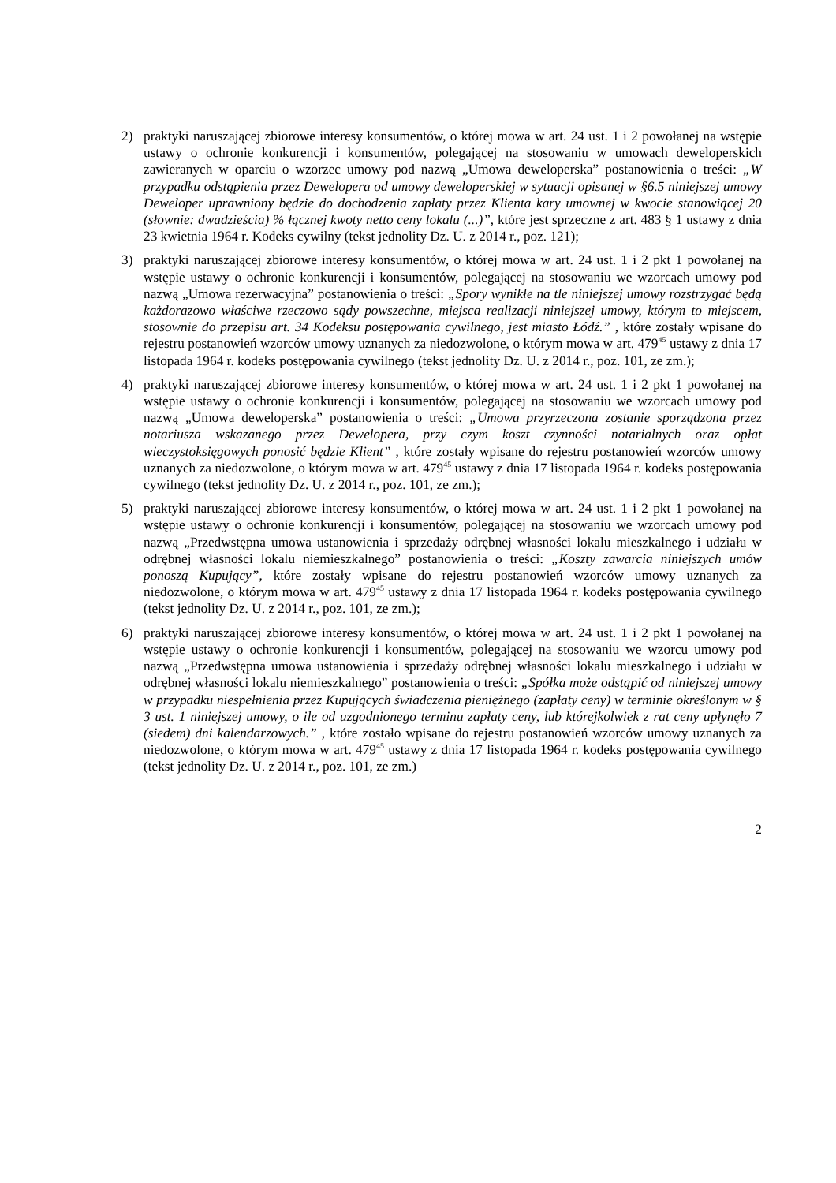2) praktyki naruszającej zbiorowe interesy konsumentów, o której mowa w art. 24 ust. 1 i 2 powołanej na wstępie ustawy o ochronie konkurencji i konsumentów, polegającej na stosowaniu w umowach deweloperskich zawieranych w oparciu o wzorzec umowy pod nazwą „Umowa deweloperska” postanowienia o treści: „W przypadku odstąpienia przez Dewelopera od umowy deweloperskiej w sytuacji opisanej w §6.5 niniejszej umowy Deweloper uprawniony będzie do dochodzenia zapłaty przez Klienta kary umownej w kwocie stanowiącej 20 (słownie: dwadzieścia) % łącznej kwoty netto ceny lokalu (...)”, które jest sprzeczne z art. 483 § 1 ustawy z dnia 23 kwietnia 1964 r. Kodeks cywilny (tekst jednolity Dz. U. z 2014 r., poz. 121);
3) praktyki naruszającej zbiorowe interesy konsumentów, o której mowa w art. 24 ust. 1 i 2 pkt 1 powołanej na wstępie ustawy o ochronie konkurencji i konsumentów, polegającej na stosowaniu we wzorcach umowy pod nazwą „Umowa rezerwacyjna” postanowienia o treści: „Spory wynikłe na tle niniejszej umowy rozstrzygać będą każdorazowo właściwe rzeczowo sądy powszechne, miejsca realizacji niniejszej umowy, którym to miejscem, stosownie do przepisu art. 34 Kodeksu postępowania cywilnego, jest miasto Łódź.” , które zostały wpisane do rejestru postanowień wzorców umowy uznanych za niedozwolone, o którym mowa w art. 479<sup>45</sup> ustawy z dnia 17 listopada 1964 r. kodeks postępowania cywilnego (tekst jednolity Dz. U. z 2014 r., poz. 101, ze zm.);
4) praktyki naruszającej zbiorowe interesy konsumentów, o której mowa w art. 24 ust. 1 i 2 pkt 1 powołanej na wstępie ustawy o ochronie konkurencji i konsumentów, polegającej na stosowaniu we wzorcach umowy pod nazwą „Umowa deweloperska” postanowienia o treści: „Umowa przyrzeczona zostanie sporządzona przez notariusza wskazanego przez Dewelopera, przy czym koszt czynności notarialnych oraz opłat wieczystoksięgowych ponosić będzie Klient” , które zostały wpisane do rejestru postanowień wzorców umowy uznanych za niedozwolone, o którym mowa w art. 479<sup>45</sup> ustawy z dnia 17 listopada 1964 r. kodeks postępowania cywilnego (tekst jednolity Dz. U. z 2014 r., poz. 101, ze zm.);
5) praktyki naruszającej zbiorowe interesy konsumentów, o której mowa w art. 24 ust. 1 i 2 pkt 1 powołanej na wstępie ustawy o ochronie konkurencji i konsumentów, polegającej na stosowaniu we wzorcach umowy pod nazwą „Przedwstępna umowa ustanowienia i sprzedaży odrębnej własności lokalu mieszkalnego i udziału w odrębnej własności lokalu niemieszkalnego” postanowienia o treści: „Koszty zawarcia niniejszych umów ponoszą Kupujący”, które zostały wpisane do rejestru postanowień wzorców umowy uznanych za niedozwolone, o którym mowa w art. 479<sup>45</sup> ustawy z dnia 17 listopada 1964 r. kodeks postępowania cywilnego (tekst jednolity Dz. U. z 2014 r., poz. 101, ze zm.);
6) praktyki naruszającej zbiorowe interesy konsumentów, o której mowa w art. 24 ust. 1 i 2 pkt 1 powołanej na wstępie ustawy o ochronie konkurencji i konsumentów, polegającej na stosowaniu we wzorcu umowy pod nazwą „Przedwstępna umowa ustanowienia i sprzedaży odrębnej własności lokalu mieszkalnego i udziału w odrębnej własności lokalu niemieszkalnego” postanowienia o treści: „Spółka może odstąpić od niniejszej umowy w przypadku niespełnienia przez Kupujących świadczenia pieniężnego (zapłaty ceny) w terminie określonym w § 3 ust. 1 niniejszej umowy, o ile od uzgodnionego terminu zapłaty ceny, lub którejkolwiek z rat ceny upłynęło 7 (siedem) dni kalendarzowych.” , które zostało wpisane do rejestru postanowień wzorców umowy uznanych za niedozwolone, o którym mowa w art. 479<sup>45</sup> ustawy z dnia 17 listopada 1964 r. kodeks postępowania cywilnego (tekst jednolity Dz. U. z 2014 r., poz. 101, ze zm.)
2